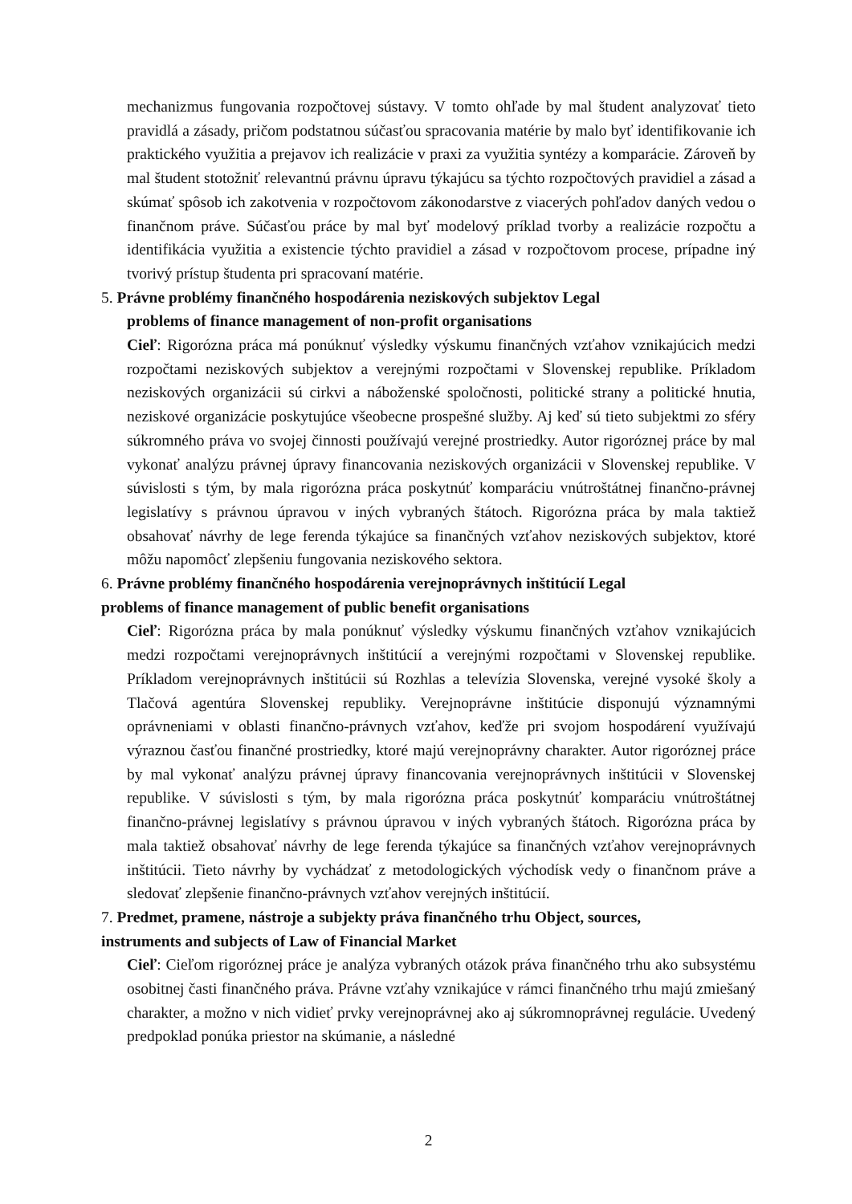mechanizmus fungovania rozpočtovej sústavy. V tomto ohľade by mal študent analyzovať tieto pravidlá a zásady, pričom podstatnou súčasťou spracovania matérie by malo byť identifikovanie ich praktického využitia a prejavov ich realizácie v praxi za využitia syntézy a komparácie. Zároveň by mal študent stotožniť relevantnú právnu úpravu týkajúcu sa týchto rozpočtových pravidiel a zásad a skúmať spôsob ich zakotvenia v rozpočtovom zákonodarstve z viacerých pohľadov daných vedou o finančnom práve. Súčasťou práce by mal byť modelový príklad tvorby a realizácie rozpočtu a identifikácia využitia a existencie týchto pravidiel a zásad v rozpočtovom procese, prípadne iný tvorivý prístup študenta pri spracovaní matérie.
5. Právne problémy finančného hospodárenia neziskových subjektov Legal
problems of finance management of non-profit organisations
Cieľ: Rigorózna práca má ponúknuť výsledky výskumu finančných vzťahov vznikajúcich medzi rozpočtami neziskových subjektov a verejnými rozpočtami v Slovenskej republike. Príkladom neziskových organizácii sú cirkvi a náboženské spoločnosti, politické strany a politické hnutia, neziskové organizácie poskytujúce všeobecne prospešné služby. Aj keď sú tieto subjektmi zo sféry súkromného práva vo svojej činnosti používajú verejné prostriedky. Autor rigoróznej práce by mal vykonať analýzu právnej úpravy financovania neziskových organizácii v Slovenskej republike. V súvislosti s tým, by mala rigorózna práca poskytnúť komparáciu vnútroštátnej finančno-právnej legislatívy s právnou úpravou v iných vybraných štátoch. Rigorózna práca by mala taktiež obsahovať návrhy de lege ferenda týkajúce sa finančných vzťahov neziskových subjektov, ktoré môžu napomôcť zlepšeniu fungovania neziskového sektora.
6. Právne problémy finančného hospodárenia verejnoprávnych inštitúcií Legal
problems of finance management of public benefit organisations
Cieľ: Rigorózna práca by mala ponúknuť výsledky výskumu finančných vzťahov vznikajúcich medzi rozpočtami verejnoprávnych inštitúcií a verejnými rozpočtami v Slovenskej republike. Príkladom verejnoprávnych inštitúcii sú Rozhlas a televízia Slovenska, verejné vysoké školy a Tlačová agentúra Slovenskej republiky. Verejnoprávne inštitúcie disponujú významnými oprávneniami v oblasti finančno-právnych vzťahov, keďže pri svojom hospodárení využívajú výraznou časťou finančné prostriedky, ktoré majú verejnoprávny charakter. Autor rigoróznej práce by mal vykonať analýzu právnej úpravy financovania verejnoprávnych inštitúcii v Slovenskej republike. V súvislosti s tým, by mala rigorózna práca poskytnúť komparáciu vnútroštátnej finančno-právnej legislatívy s právnou úpravou v iných vybraných štátoch. Rigorózna práca by mala taktiež obsahovať návrhy de lege ferenda týkajúce sa finančných vzťahov verejnoprávnych inštitúcii. Tieto návrhy by vychádzať z metodologických východísk vedy o finančnom práve a sledovať zlepšenie finančno-právnych vzťahov verejných inštitúcií.
7. Predmet, pramene, nástroje a subjekty práva finančného trhu Object, sources,
instruments and subjects of Law of Financial Market
Cieľ: Cieľom rigoróznej práce je analýza vybraných otázok práva finančného trhu ako subsystému osobitnej časti finančného práva. Právne vzťahy vznikajúce v rámci finančného trhu majú zmiešaný charakter, a možno v nich vidieť prvky verejnoprávnej ako aj súkromnoprávnej regulácie. Uvedený predpoklad ponúka priestor na skúmanie, a následné
2